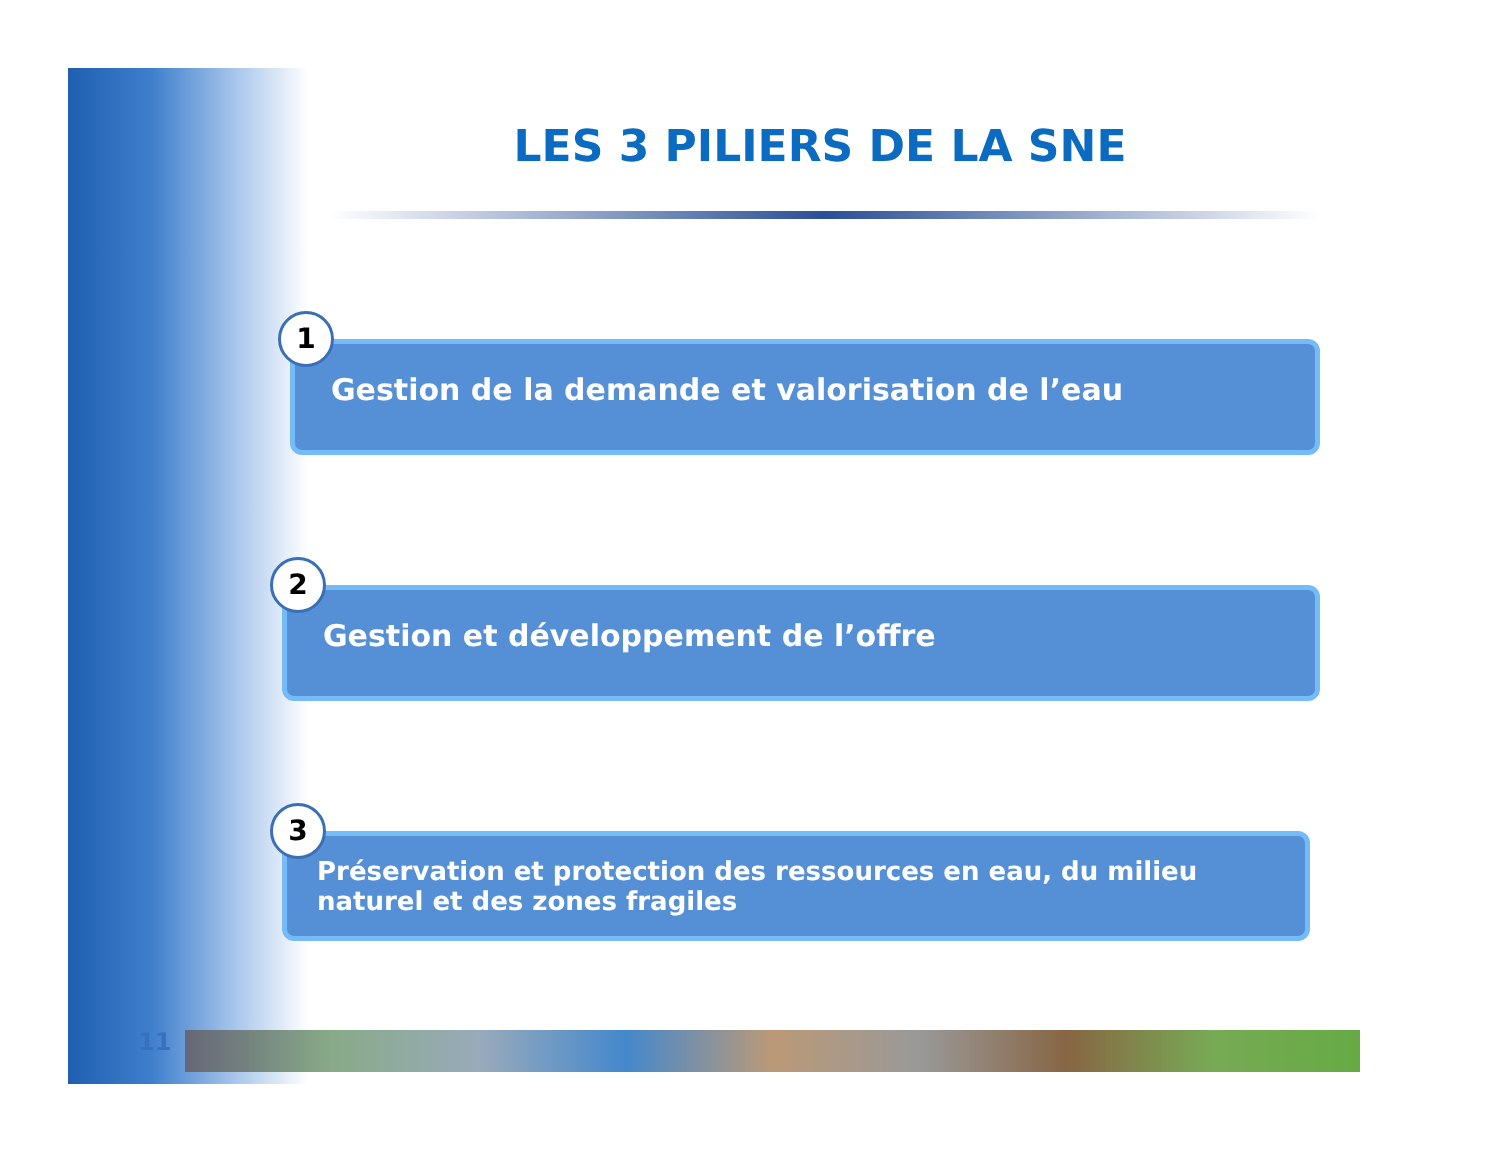LES 3 PILIERS DE LA SNE
1
Gestion de la demande et valorisation de l’eau
2
Gestion et développement de l’offre
3
Préservation et protection des ressources en eau, du milieu naturel et des zones fragiles
11